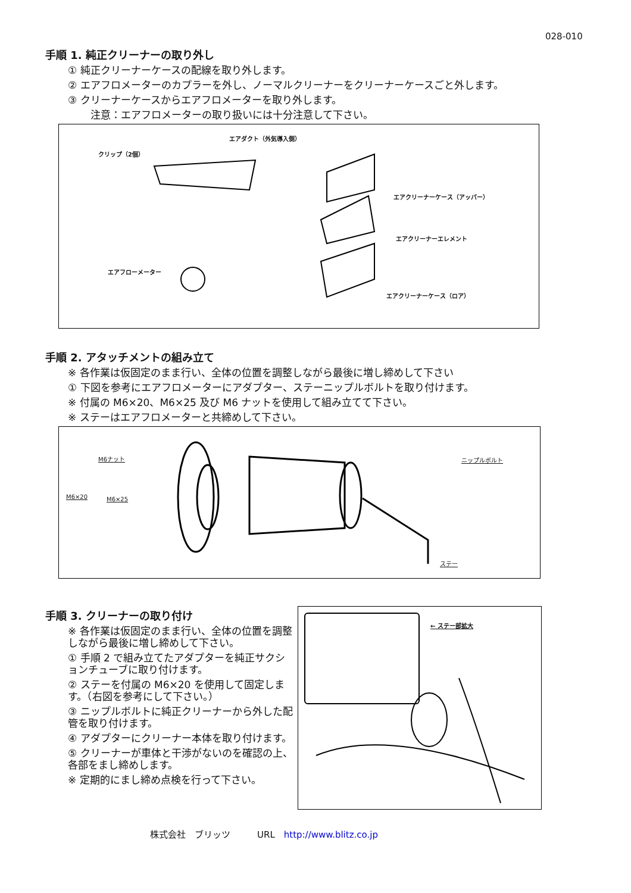028-010
手順 1. 純正クリーナーの取り外し
① 純正クリーナーケースの配線を取り外します。
② エアフロメーターのカプラーを外し、ノーマルクリーナーをクリーナーケースごと外します。
③ クリーナーケースからエアフロメーターを取り外します。
注意：エアフロメーターの取り扱いには十分注意して下さい。
エアダクト（外気導入側）
クリップ（2個）
エアクリーナーケース（アッパー）
エアクリーナーエレメント
エアフローメーター
エアクリーナーケース（ロア）
手順 2. アタッチメントの組み立て
※ 各作業は仮固定のまま行い、全体の位置を調整しながら最後に増し締めして下さい
① 下図を参考にエアフロメーターにアダプター、ステーニップルボルトを取り付けます。
※ 付属の M6×20、M6×25 及び M6 ナットを使用して組み立てて下さい。
※ ステーはエアフロメーターと共締めして下さい。
M6ナット ニップルボルト
M6×20 M6×25
ステー
手順 3. クリーナーの取り付け
※ 各作業は仮固定のまま行い、全体の位置を調整しながら最後に増し締めして下さい。
① 手順 2 で組み立てたアダプターを純正サクションチューブに取り付けます。
② ステーを付属の M6×20 を使用して固定します。（右図を参考にして下さい。）
③ ニップルボルトに純正クリーナーから外した配管を取り付けます。
④ アダプターにクリーナー本体を取り付けます。
⑤ クリーナーが車体と干渉がないのを確認の上、各部をまし締めします。
※ 定期的にまし締め点検を行って下さい。
← ステー部拡大
株式会社　ブリッツ　　　URL　http://www.blitz.co.jp